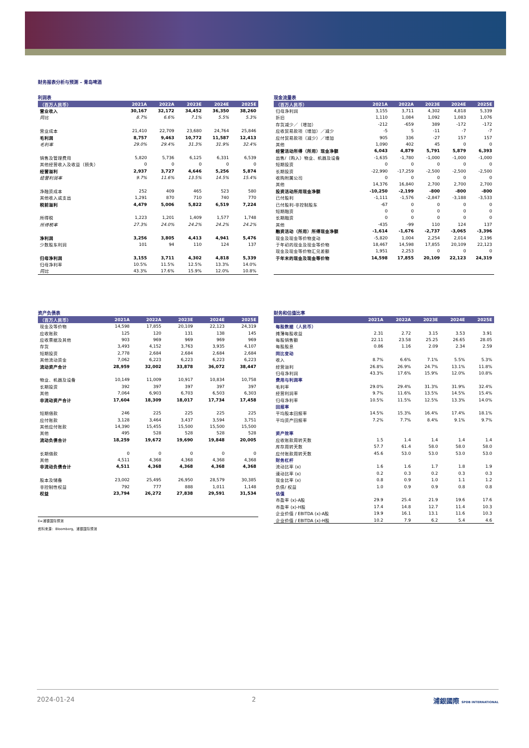财务报表分析与预测 – 青岛啤酒
利润表
| （百万人民币） | 2021A | 2022A | 2023E | 2024E | 2025E |
| --- | --- | --- | --- | --- | --- |
| 营业收入 | 30,167 | 32,172 | 34,452 | 36,350 | 38,260 |
| 同比 | 8.7% | 6.6% | 7.1% | 5.5% | 5.3% |
| 营业成本 | 21,410 | 22,709 | 23,680 | 24,764 | 25,846 |
| 毛利润 | 8,757 | 9,463 | 10,772 | 11,587 | 12,413 |
| 毛利率 | 29.0% | 29.4% | 31.3% | 31.9% | 32.4% |
| 销售及管理费用 | 5,820 | 5,736 | 6,125 | 6,331 | 6,539 |
| 其他经营收入及收益（损失） | 0 | 0 | 0 | 0 | 0 |
| 经营溢利 | 2,937 | 3,727 | 4,646 | 5,256 | 5,874 |
| 经营利润率 | 9.7% | 11.6% | 13.5% | 14.5% | 15.4% |
| 净融资成本 | 252 | 409 | 465 | 523 | 580 |
| 其他收入或支出 | 1,291 | 870 | 710 | 740 | 770 |
| 税前溢利 | 4,479 | 5,006 | 5,822 | 6,519 | 7,224 |
| 所得税 | 1,223 | 1,201 | 1,409 | 1,577 | 1,748 |
| 所得税率 | 27.3% | 24.0% | 24.2% | 24.2% | 24.2% |
| 净利润 | 3,256 | 3,805 | 4,413 | 4,941 | 5,476 |
| 少数股东利润 | 101 | 94 | 110 | 124 | 137 |
| 归母净利润 | 3,155 | 3,711 | 4,302 | 4,818 | 5,339 |
| 归母净利率 | 10.5% | 11.5% | 12.5% | 13.3% | 14.0% |
| 同比 | 43.3% | 17.6% | 15.9% | 12.0% | 10.8% |
现金流量表
| （百万人民币） | 2021A | 2022A | 2023E | 2024E | 2025E |
| --- | --- | --- | --- | --- | --- |
| 归母净利润 | 3,155 | 3,711 | 4,302 | 4,818 | 5,339 |
| 折旧 | 1,110 | 1,084 | 1,092 | 1,083 | 1,076 |
| 存货减少／（增加） | -212 | -659 | 389 | -172 | -172 |
| 应收贸易款项（增加）／减少 | -5 | 5 | -11 | -7 | -7 |
| 应付贸易款项（减少）／增加 | 905 | 336 | -27 | 157 | 157 |
| 其他 | 1,090 | 402 | 45 | 0 | 0 |
| 经营活动所得（所用）现金净额 | 6,043 | 4,879 | 5,791 | 5,879 | 6,393 |
| 出售/（购入）物业、机器及设备 | -1,635 | -1,780 | -1,000 | -1,000 | -1,000 |
| 短期投资 | 0 | 0 | 0 | 0 | 0 |
| 长期投资 | -22,990 | -17,259 | -2,500 | -2,500 | -2,500 |
| 收购附属公司 | 0 | 0 | 0 | 0 | 0 |
| 其他 | 14,376 | 16,840 | 2,700 | 2,700 | 2,700 |
| 投资活动所用现金净额 | -10,250 | -2,199 | -800 | -800 | -800 |
| 已付股利 | -1,111 | -1,576 | -2,847 | -3,188 | -3,533 |
| 已付股利-非控制股东 | -67 | 0 | 0 | 0 | 0 |
| 短期融资 | 0 | 0 | 0 | 0 | 0 |
| 长期融资 | 0 | 0 | 0 | 0 | 0 |
| 其他 | -435 | -99 | 110 | 124 | 137 |
| 融资活动（所用）所得现金净额 | -1,614 | -1,676 | -2,737 | -3,065 | -3,396 |
| 现金及现金等价物变动 | -5,820 | 1,004 | 2,254 | 2,014 | 2,196 |
| 于年初的现金及现金等价物 | 18,467 | 14,598 | 17,855 | 20,109 | 22,123 |
| 现金及现金等价物汇兑差额 | 1,951 | 2,253 | 0 | 0 | 0 |
| 于年末的现金及现金等价物 | 14,598 | 17,855 | 20,109 | 22,123 | 24,319 |
资产负债表
| （百万人民币） | 2021A | 2022A | 2023E | 2024E | 2025E |
| --- | --- | --- | --- | --- | --- |
| 现金及等价物 | 14,598 | 17,855 | 20,109 | 22,123 | 24,319 |
| 应收账款 | 125 | 120 | 131 | 138 | 145 |
| 应收票据及其他 | 903 | 969 | 969 | 969 | 969 |
| 存货 | 3,493 | 4,152 | 3,763 | 3,935 | 4,107 |
| 短期投资 | 2,778 | 2,684 | 2,684 | 2,684 | 2,684 |
| 其他流动资金 | 7,062 | 6,223 | 6,223 | 6,223 | 6,223 |
| 流动资产合计 | 28,959 | 32,002 | 33,878 | 36,072 | 38,447 |
| 物业、机器及设备 | 10,149 | 11,009 | 10,917 | 10,834 | 10,758 |
| 长期投资 | 392 | 397 | 397 | 397 | 397 |
| 其他 | 7,064 | 6,903 | 6,703 | 6,503 | 6,303 |
| 非流动资产合计 | 17,604 | 18,309 | 18,017 | 17,734 | 17,458 |
| 短期借款 | 246 | 225 | 225 | 225 | 225 |
| 应付账款 | 3,128 | 3,464 | 3,437 | 3,594 | 3,751 |
| 其他应付账款 | 14,390 | 15,455 | 15,500 | 15,500 | 15,500 |
| 其他 | 495 | 528 | 528 | 528 | 528 |
| 流动负债合计 | 18,259 | 19,672 | 19,690 | 19,848 | 20,005 |
| 长期借款 | 0 | 0 | 0 | 0 | 0 |
| 其他 | 4,511 | 4,368 | 4,368 | 4,368 | 4,368 |
| 非流动负债合计 | 4,511 | 4,368 | 4,368 | 4,368 | 4,368 |
| 股本及储备 | 23,002 | 25,495 | 26,950 | 28,579 | 30,385 |
| 非控制性权益 | 792 | 777 | 888 | 1,011 | 1,148 |
| 权益 | 23,794 | 26,272 | 27,838 | 29,591 | 31,534 |
E=浦银国际预测
资料来源：Bloomberg、浦银国际预测
财务和估值比率
| | 2021A | 2022A | 2023E | 2024E | 2025E |
| --- | --- | --- | --- | --- | --- |
| 每股数据（人民币） | | | | | |
| 摊薄每股收益 | 2.31 | 2.72 | 3.15 | 3.53 | 3.91 |
| 每股销售额 | 22.11 | 23.58 | 25.25 | 26.65 | 28.05 |
| 每股股息 | 0.86 | 1.16 | 2.09 | 2.34 | 2.59 |
| 同比变动 | | | | | |
| 收入 | 8.7% | 6.6% | 7.1% | 5.5% | 5.3% |
| 经营溢利 | 26.8% | 26.9% | 24.7% | 13.1% | 11.8% |
| 归母净利润 | 43.3% | 17.6% | 15.9% | 12.0% | 10.8% |
| 费用与利润率 | | | | | |
| 毛利率 | 29.0% | 29.4% | 31.3% | 31.9% | 32.4% |
| 经营利润率 | 9.7% | 11.6% | 13.5% | 14.5% | 15.4% |
| 归母净利率 | 10.5% | 11.5% | 12.5% | 13.3% | 14.0% |
| 回报率 | | | | | |
| 平均股本回报率 | 14.5% | 15.3% | 16.4% | 17.4% | 18.1% |
| 平均资产回报率 | 7.2% | 7.7% | 8.4% | 9.1% | 9.7% |
| 资产效率 | | | | | |
| 应收账款周转天数 | 1.5 | 1.4 | 1.4 | 1.4 | 1.4 |
| 库存周转天数 | 57.7 | 61.4 | 58.0 | 58.0 | 58.0 |
| 应付账款周转天数 | 45.6 | 53.0 | 53.0 | 53.0 | 53.0 |
| 财务杠杆 | | | | | |
| 流动比率 (x) | 1.6 | 1.6 | 1.7 | 1.8 | 1.9 |
| 速动比率 (x) | 0.2 | 0.3 | 0.2 | 0.3 | 0.3 |
| 现金比率 (x) | 0.8 | 0.9 | 1.0 | 1.1 | 1.2 |
| 负债/ 权益 | 1.0 | 0.9 | 0.9 | 0.8 | 0.8 |
| 估值 | | | | | |
| 市盈率 (x)-A股 | 29.9 | 25.4 | 21.9 | 19.6 | 17.6 |
| 市盈率 (x)-H股 | 17.4 | 14.8 | 12.7 | 11.4 | 10.3 |
| 企业价值 / EBITDA (x)-A股 | 19.9 | 16.1 | 13.1 | 11.6 | 10.3 |
| 企业价值 / EBITDA (x)-H股 | 10.2 | 7.9 | 6.2 | 5.4 | 4.6 |
2024-01-24 2 浦銀國際 SPDB INTERNATIONAL